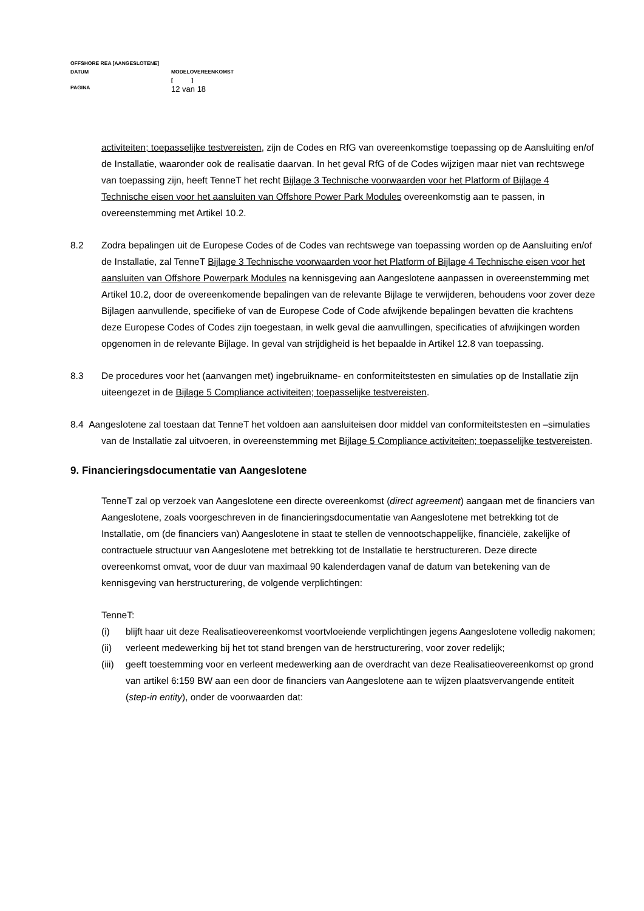OFFSHORE REA [AANGESLOTENE]
DATUM MODELOVEREENKOMST
[ ]
PAGINA 12 van 18
activiteiten; toepasselijke testvereisten, zijn de Codes en RfG van overeenkomstige toepassing op de Aansluiting en/of de Installatie, waaronder ook de realisatie daarvan. In het geval RfG of de Codes wijzigen maar niet van rechtswege van toepassing zijn, heeft TenneT het recht Bijlage 3 Technische voorwaarden voor het Platform of Bijlage 4 Technische eisen voor het aansluiten van Offshore Power Park Modules overeenkomstig aan te passen, in overeenstemming met Artikel 10.2.
8.2 Zodra bepalingen uit de Europese Codes of de Codes van rechtswege van toepassing worden op de Aansluiting en/of de Installatie, zal TenneT Bijlage 3 Technische voorwaarden voor het Platform of Bijlage 4 Technische eisen voor het aansluiten van Offshore Powerpark Modules na kennisgeving aan Aangeslotene aanpassen in overeenstemming met Artikel 10.2, door de overeenkomende bepalingen van de relevante Bijlage te verwijderen, behoudens voor zover deze Bijlagen aanvullende, specifieke of van de Europese Code of Code afwijkende bepalingen bevatten die krachtens deze Europese Codes of Codes zijn toegestaan, in welk geval die aanvullingen, specificaties of afwijkingen worden opgenomen in de relevante Bijlage. In geval van strijdigheid is het bepaalde in Artikel 12.8 van toepassing.
8.3 De procedures voor het (aanvangen met) ingebruikname- en conformiteitstesten en simulaties op de Installatie zijn uiteengezet in de Bijlage 5 Compliance activiteiten; toepasselijke testvereisten.
8.4 Aangeslotene zal toestaan dat TenneT het voldoen aan aansluiteisen door middel van conformiteitstesten en –simulaties van de Installatie zal uitvoeren, in overeenstemming met Bijlage 5 Compliance activiteiten; toepasselijke testvereisten.
9. Financieringsdocumentatie van Aangeslotene
TenneT zal op verzoek van Aangeslotene een directe overeenkomst (direct agreement) aangaan met de financiers van Aangeslotene, zoals voorgeschreven in de financieringsdocumentatie van Aangeslotene met betrekking tot de Installatie, om (de financiers van) Aangeslotene in staat te stellen de vennootschappelijke, financiële, zakelijke of contractuele structuur van Aangeslotene met betrekking tot de Installatie te herstructureren. Deze directe overeenkomst omvat, voor de duur van maximaal 90 kalenderdagen vanaf de datum van betekening van de kennisgeving van herstructurering, de volgende verplichtingen:
TenneT:
(i) blijft haar uit deze Realisatieovereenkomst voortvloeiende verplichtingen jegens Aangeslotene volledig nakomen;
(ii) verleent medewerking bij het tot stand brengen van de herstructurering, voor zover redelijk;
(iii) geeft toestemming voor en verleent medewerking aan de overdracht van deze Realisatieovereenkomst op grond van artikel 6:159 BW aan een door de financiers van Aangeslotene aan te wijzen plaatsvervangende entiteit (step-in entity), onder de voorwaarden dat: